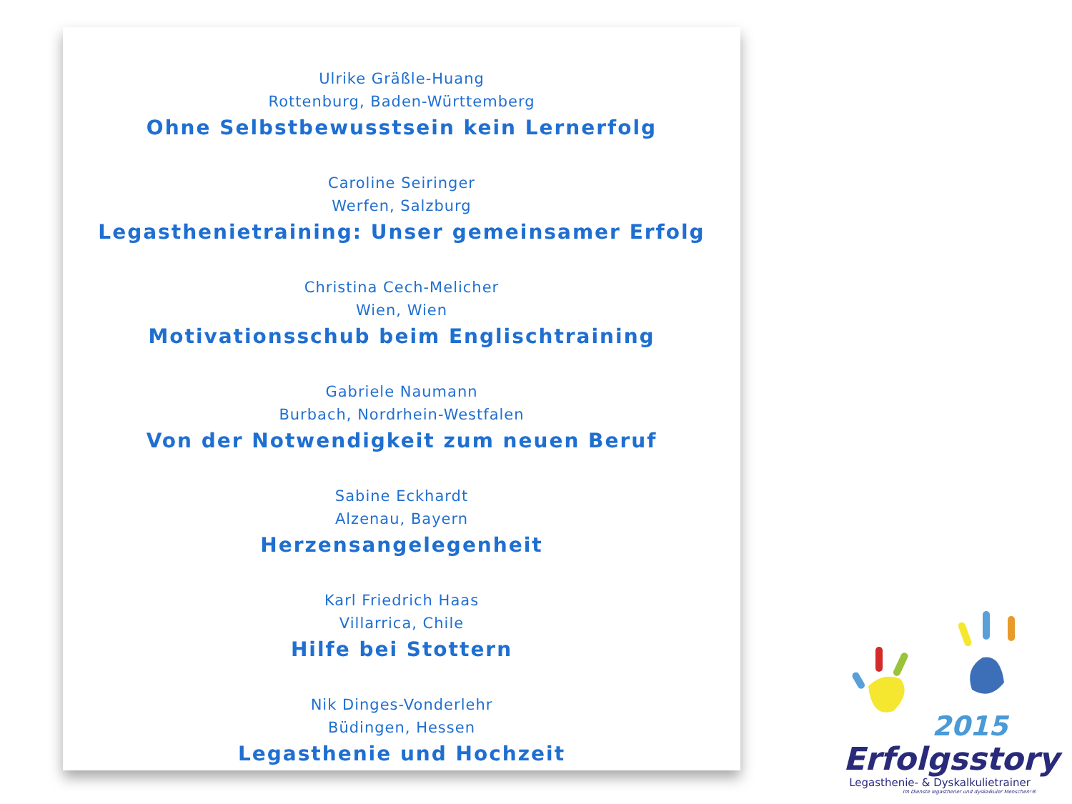Ulrike Gräßle-Huang
Rottenburg, Baden-Württemberg
Ohne Selbstbewusstsein kein Lernerfolg
Caroline Seiringer
Werfen, Salzburg
Legasthenietraining: Unser gemeinsamer Erfolg
Christina Cech-Melicher
Wien, Wien
Motivationsschub beim Englischtraining
Gabriele Naumann
Burbach, Nordrhein-Westfalen
Von der Notwendigkeit zum neuen Beruf
Sabine Eckhardt
Alzenau, Bayern
Herzensangelegenheit
Karl Friedrich Haas
Villarrica, Chile
Hilfe bei Stottern
Nik Dinges-Vonderlehr
Büdingen, Hessen
Legasthenie und Hochzeit
2015
Erfolgsstory
Legasthenie- & Dyskalkulietrainer
Im Dienste legasthener und dyskalkuler Menschen!®